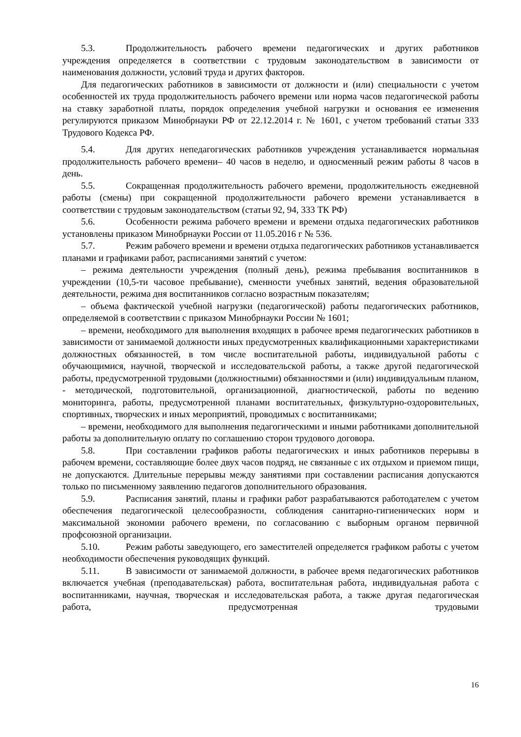5.3. Продолжительность рабочего времени педагогических и других работников учреждения определяется в соответствии с трудовым законодательством в зависимости от наименования должности, условий труда и других факторов.
Для педагогических работников в зависимости от должности и (или) специальности с учетом особенностей их труда продолжительность рабочего времени или норма часов педагогической работы на ставку заработной платы, порядок определения учебной нагрузки и основания ее изменения регулируются приказом Минобрнауки РФ от 22.12.2014 г. № 1601, с учетом требований статьи 333 Трудового Кодекса РФ.
5.4. Для других непедагогических работников учреждения устанавливается нормальная продолжительность рабочего времени– 40 часов в неделю, и односменный режим работы 8 часов в день.
5.5. Сокращенная продолжительность рабочего времени, продолжительность ежедневной работы (смены) при сокращенной продолжительности рабочего времени устанавливается в соответствии с трудовым законодательством (статьи 92, 94, 333 ТК РФ)
5.6. Особенности режима рабочего времени и времени отдыха педагогических работников установлены приказом Минобрнауки России от 11.05.2016 г № 536.
5.7. Режим рабочего времени и времени отдыха педагогических работников устанавливается планами и графиками работ, расписаниями занятий с учетом:
– режима деятельности учреждения (полный день), режима пребывания воспитанников в учреждении (10,5-ти часовое пребывание), сменности учебных занятий, ведения образовательной деятельности, режима дня воспитанников согласно возрастным показателям;
– объема фактической учебной нагрузки (педагогической) работы педагогических работников, определяемой в соответствии с приказом Минобрнауки России № 1601;
– времени, необходимого для выполнения входящих в рабочее время педагогических работников в зависимости от занимаемой должности иных предусмотренных квалификационными характеристиками должностных обязанностей, в том числе воспитательной работы, индивидуальной работы с обучающимися, научной, творческой и исследовательской работы, а также другой педагогической работы, предусмотренной трудовыми (должностными) обязанностями и (или) индивидуальным планом, - методической, подготовительной, организационной, диагностической, работы по ведению мониторинга, работы, предусмотренной планами воспитательных, физкультурно-оздоровительных, спортивных, творческих и иных мероприятий, проводимых с воспитанниками;
– времени, необходимого для выполнения педагогическими и иными работниками дополнительной работы за дополнительную оплату по соглашению сторон трудового договора.
5.8. При составлении графиков работы педагогических и иных работников перерывы в рабочем времени, составляющие более двух часов подряд, не связанные с их отдыхом и приемом пищи, не допускаются. Длительные перерывы между занятиями при составлении расписания допускаются только по письменному заявлению педагогов дополнительного образования.
5.9. Расписания занятий, планы и графики работ разрабатываются работодателем с учетом обеспечения педагогической целесообразности, соблюдения санитарно-гигиенических норм и максимальной экономии рабочего времени, по согласованию с выборным органом первичной профсоюзной организации.
5.10. Режим работы заведующего, его заместителей определяется графиком работы с учетом необходимости обеспечения руководящих функций.
5.11. В зависимости от занимаемой должности, в рабочее время педагогических работников включается учебная (преподавательская) работа, воспитательная работа, индивидуальная работа с воспитанниками, научная, творческая и исследовательская работа, а также другая педагогическая работа, предусмотренная трудовыми
16